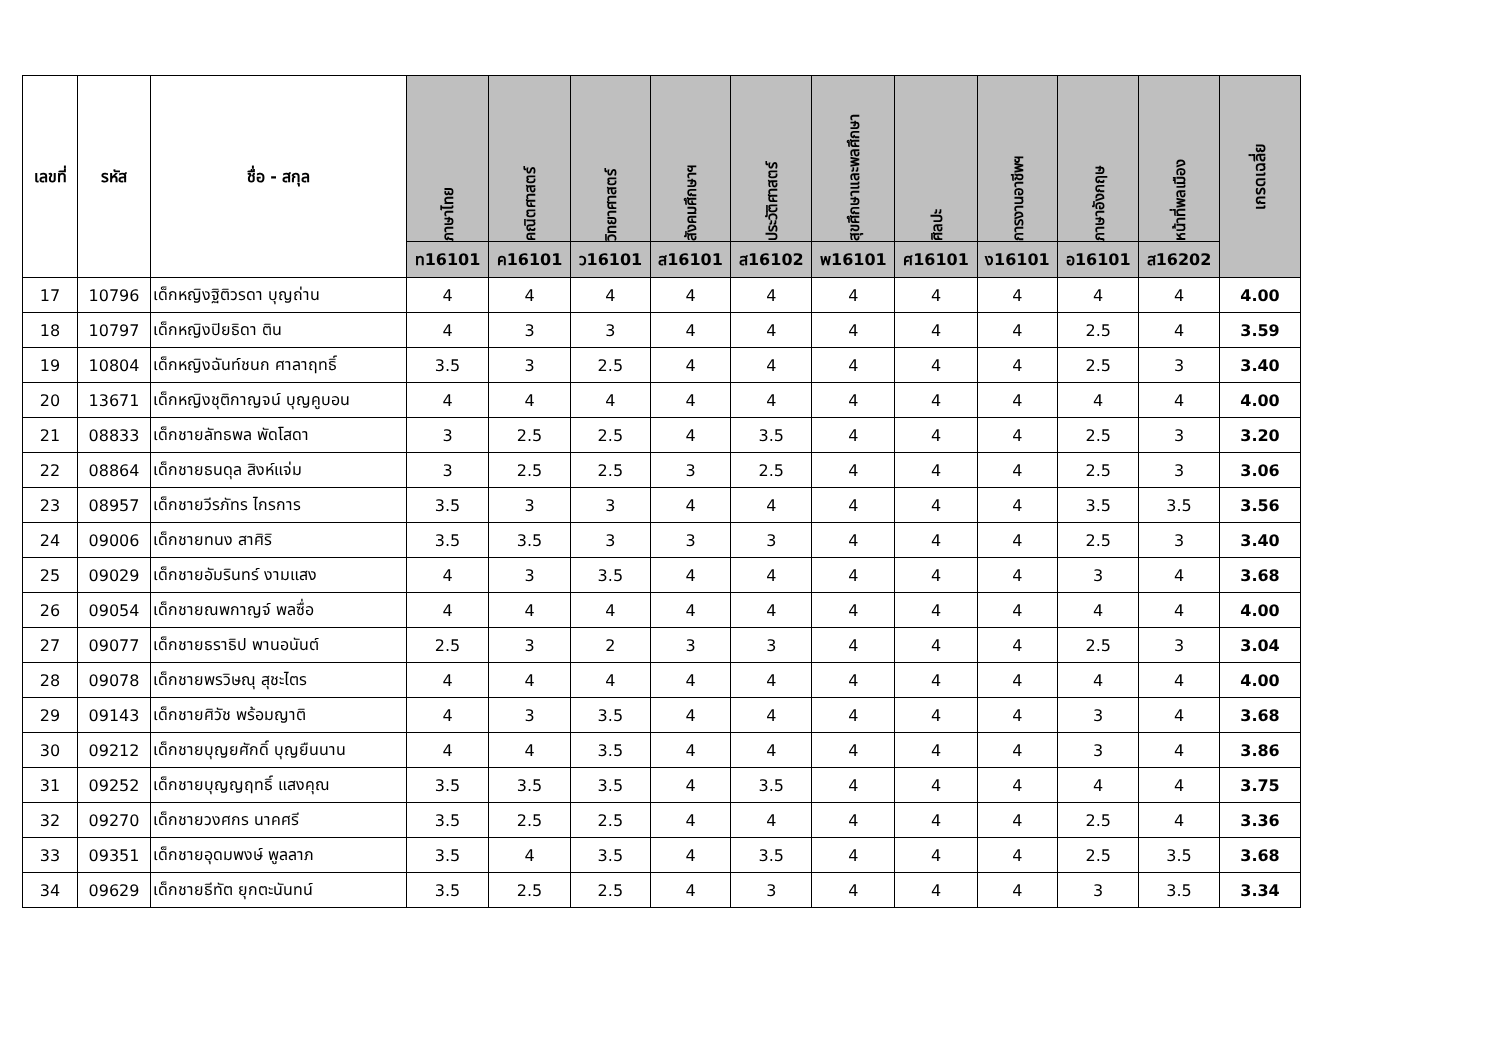| เลขที่ | รหัส | ชื่อ - สกุล | ภาษาไทย | คณิตศาสตร์ | วิทยาศาสตร์ | สังคมศึกษาฯ | ประวัติศาสตร์ | สุขศึกษาและพลศึกษา | ศิลปะ | การงานอาชีพฯ | ภาษาอังกฤษ | หน้าที่พลเมือง | เกรดเฉลี่ย |
| --- | --- | --- | --- | --- | --- | --- | --- | --- | --- | --- | --- | --- | --- |
| | | | ท16101 | ค16101 | ว16101 | ส16101 | ส16102 | พ16101 | ศ16101 | ง16101 | อ16101 | ส16202 | |
| 17 | 10796 | เด็กหญิงฐิติวรดา บุญถ่าน | 4 | 4 | 4 | 4 | 4 | 4 | 4 | 4 | 4 | 4 | 4.00 |
| 18 | 10797 | เด็กหญิงปิยธิดา ติน | 4 | 3 | 3 | 4 | 4 | 4 | 4 | 4 | 2.5 | 4 | 3.59 |
| 19 | 10804 | เด็กหญิงฉันท์ชนก ศาลาฤทธิ์ | 3.5 | 3 | 2.5 | 4 | 4 | 4 | 4 | 4 | 2.5 | 3 | 3.40 |
| 20 | 13671 | เด็กหญิงชุติกาญจน์ บุญคูบอน | 4 | 4 | 4 | 4 | 4 | 4 | 4 | 4 | 4 | 4 | 4.00 |
| 21 | 08833 | เด็กชายลัทธพล พัดโสดา | 3 | 2.5 | 2.5 | 4 | 3.5 | 4 | 4 | 4 | 2.5 | 3 | 3.20 |
| 22 | 08864 | เด็กชายธนดุล สิงห์แจ่ม | 3 | 2.5 | 2.5 | 3 | 2.5 | 4 | 4 | 4 | 2.5 | 3 | 3.06 |
| 23 | 08957 | เด็กชายวีรภัทร ไกรการ | 3.5 | 3 | 3 | 4 | 4 | 4 | 4 | 4 | 3.5 | 3.5 | 3.56 |
| 24 | 09006 | เด็กชายทนง สาศิริ | 3.5 | 3.5 | 3 | 3 | 3 | 4 | 4 | 4 | 2.5 | 3 | 3.40 |
| 25 | 09029 | เด็กชายอัมรินทร์ งามแสง | 4 | 3 | 3.5 | 4 | 4 | 4 | 4 | 4 | 3 | 4 | 3.68 |
| 26 | 09054 | เด็กชายณพกาญจ์ พลซื่อ | 4 | 4 | 4 | 4 | 4 | 4 | 4 | 4 | 4 | 4 | 4.00 |
| 27 | 09077 | เด็กชายธราธิป พานอนันต์ | 2.5 | 3 | 2 | 3 | 3 | 4 | 4 | 4 | 2.5 | 3 | 3.04 |
| 28 | 09078 | เด็กชายพรวิษณุ สุชะไตร | 4 | 4 | 4 | 4 | 4 | 4 | 4 | 4 | 4 | 4 | 4.00 |
| 29 | 09143 | เด็กชายศิวัช พร้อมญาติ | 4 | 3 | 3.5 | 4 | 4 | 4 | 4 | 4 | 3 | 4 | 3.68 |
| 30 | 09212 | เด็กชายบุญยศักดิ์ บุญยืนนาน | 4 | 4 | 3.5 | 4 | 4 | 4 | 4 | 4 | 3 | 4 | 3.86 |
| 31 | 09252 | เด็กชายบุญญฤทธิ์ แสงคุณ | 3.5 | 3.5 | 3.5 | 4 | 3.5 | 4 | 4 | 4 | 4 | 4 | 3.75 |
| 32 | 09270 | เด็กชายวงศกร นาคศรี | 3.5 | 2.5 | 2.5 | 4 | 4 | 4 | 4 | 4 | 2.5 | 4 | 3.36 |
| 33 | 09351 | เด็กชายอุดมพงษ์ พูลลาภ | 3.5 | 4 | 3.5 | 4 | 3.5 | 4 | 4 | 4 | 2.5 | 3.5 | 3.68 |
| 34 | 09629 | เด็กชายธีทัต ยุกตะนันทน์ | 3.5 | 2.5 | 2.5 | 4 | 3 | 4 | 4 | 4 | 3 | 3.5 | 3.34 |